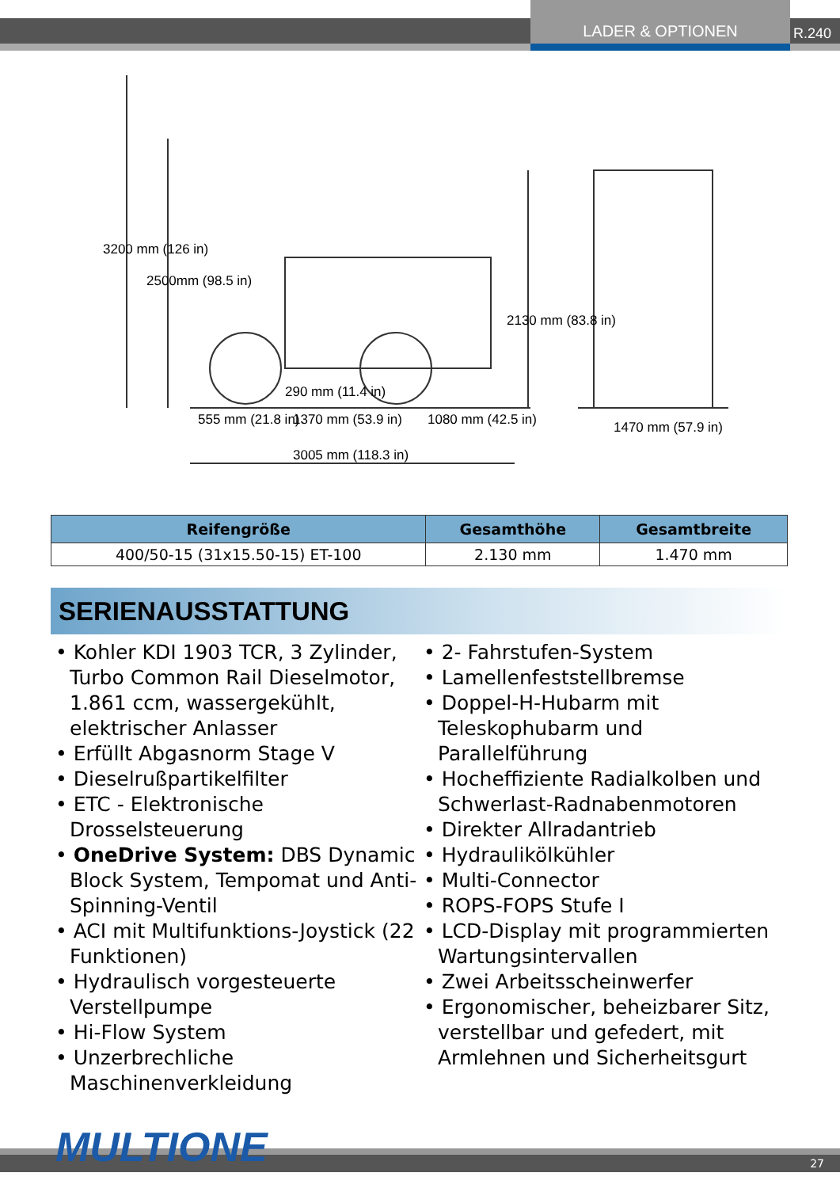LADER & OPTIONEN R.240
3200 mm (126 in)
2500mm (98.5 in)
2130 mm (83.8 in)
290 mm (11.4 in)
555 mm (21.8 in) 1370 mm (53.9 in) 1080 mm (42.5 in)
3005 mm (118.3 in)
1470 mm (57.9 in)
| Reifengröße | Gesamthöhe | Gesamtbreite |
| --- | --- | --- |
| 400/50-15 (31x15.50-15) ET-100 | 2.130 mm | 1.470 mm |
SERIENAUSSTATTUNG
• Kohler KDI 1903 TCR, 3 Zylinder, Turbo Common Rail Dieselmotor, 1.861 ccm, wassergekühlt, elektrischer Anlasser
• Erfüllt Abgasnorm Stage V
• Dieselrußpartikelfilter
• ETC - Elektronische Drosselsteuerung
• OneDrive System: DBS Dynamic Block System, Tempomat und Anti-Spinning-Ventil
• ACI mit Multifunktions-Joystick (22 Funktionen)
• Hydraulisch vorgesteuerte Verstellpumpe
• Hi-Flow System
• Unzerbrechliche Maschinenverkleidung
• 2- Fahrstufen-System
• Lamellenfeststellbremse
• Doppel-H-Hubarm mit Teleskophubarm und Parallelführung
• Hocheffiziente Radialkolben und Schwerlast-Radnabenmotoren
• Direkter Allradantrieb
• Hydraulikölkühler
• Multi-Connector
• ROPS-FOPS Stufe I
• LCD-Display mit programmierten Wartungsintervallen
• Zwei Arbeitsscheinwerfer
• Ergonomischer, beheizbarer Sitz, verstellbar und gefedert, mit Armlehnen und Sicherheitsgurt
27 MULTIONE